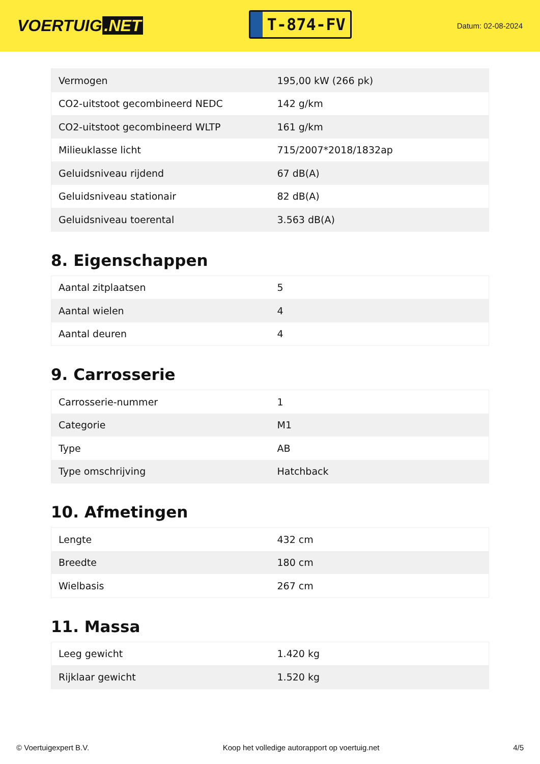VOERTUIG.NET
T-874-FV
Datum: 02-08-2024
| Vermogen | 195,00 kW (266 pk) |
| CO2-uitstoot gecombineerd NEDC | 142 g/km |
| CO2-uitstoot gecombineerd WLTP | 161 g/km |
| Milieuklasse licht | 715/2007*2018/1832ap |
| Geluidsniveau rijdend | 67 dB(A) |
| Geluidsniveau stationair | 82 dB(A) |
| Geluidsniveau toerental | 3.563 dB(A) |
8. Eigenschappen
| Aantal zitplaatsen | 5 |
| Aantal wielen | 4 |
| Aantal deuren | 4 |
9. Carrosserie
| Carrosserie-nummer | 1 |
| Categorie | M1 |
| Type | AB |
| Type omschrijving | Hatchback |
10. Afmetingen
| Lengte | 432 cm |
| Breedte | 180 cm |
| Wielbasis | 267 cm |
11. Massa
| Leeg gewicht | 1.420 kg |
| Rijklaar gewicht | 1.520 kg |
© Voertuigexpert B.V. Koop het volledige autorapport op voertuig.net 4/5